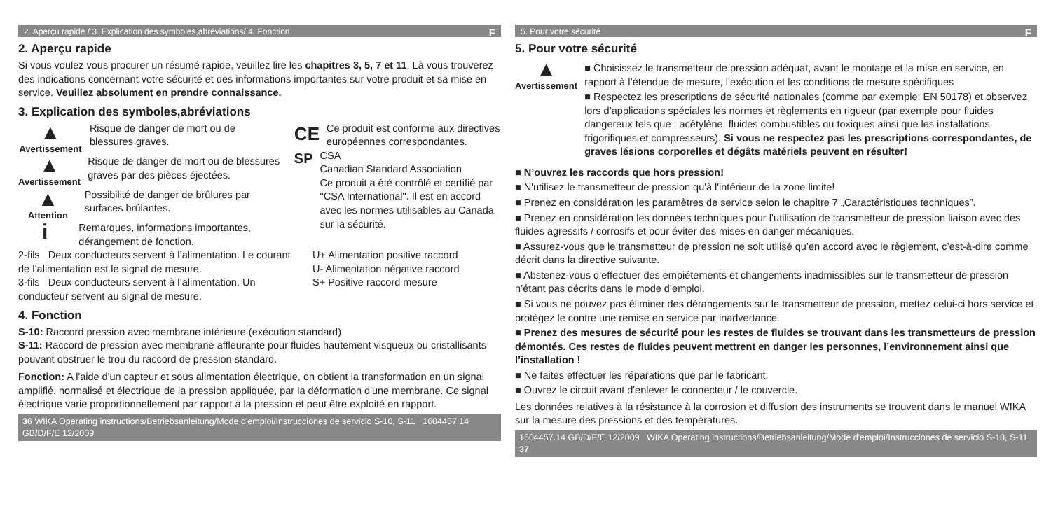2. Aperçu rapide / 3. Explication des symboles,abréviations/ 4. Fonction F
2. Aperçu rapide
Si vous voulez vous procurer un résumé rapide, veuillez lire les chapitres 3, 5, 7 et 11. Là vous trouverez des indications concernant votre sécurité et des informations importantes sur votre produit et sa mise en service. Veuillez absolument en prendre connaissance.
3. Explication des symboles,abréviations
▲
Avertissement
Risque de danger de mort ou de blessures graves.
▲
Avertissement
Risque de danger de mort ou de blessures graves par des pièces éjectées.
▲
Attention
Possibilité de danger de brûlures par surfaces brûlantes.
i
Remarques, informations importantes, dérangement de fonction.
CE
Ce produit est conforme aux directives européennes correspondantes.
SP
CSA
Canadian Standard Association
Ce produit a été contrôlé et certifié par "CSA International". Il est en accord avec les normes utilisables au Canada sur la sécurité.
2-fils Deux conducteurs servent à l’alimentation. Le courant de l’alimentation est le signal de mesure.
3-fils Deux conducteurs servent à l’alimentation. Un conducteur servent au signal de mesure.
U+ Alimentation positive raccord
U- Alimentation négative raccord
S+ Positive raccord mesure
4. Fonction
S-10: Raccord pression avec membrane intérieure (exécution standard)
S-11: Raccord de pression avec membrane affleurante pour fluides hautement visqueux ou cristallisants pouvant obstruer le trou du raccord de pression standard.
Fonction: A l'aide d'un capteur et sous alimentation électrique, on obtient la transformation en un signal amplifié, normalisé et électrique de la pression appliquée, par la déformation d'une membrane. Ce signal électrique varie proportionnellement par rapport à la pression et peut être exploité en rapport.
36 WIKA Operating instructions/Betriebsanleitung/Mode d'emploi/Instrucciones de servicio S-10, S-11 1604457.14 GB/D/F/E 12/2009
5. Pour votre sécurité F
5. Pour votre sécurité
▲
Avertissement
■ Choisissez le transmetteur de pression adéquat, avant le montage et la mise en service, en rapport à l’étendue de mesure, l’exécution et les conditions de mesure spécifiques
■ Respectez les prescriptions de sécurité nationales (comme par exemple: EN 50178) et observez lors d’applications spéciales les normes et règlements en rigueur (par exemple pour fluides dangereux tels que : acétylène, fluides combustibles ou toxiques ainsi que les installations frigorifiques et compresseurs). Si vous ne respectez pas les prescriptions correspondantes, de graves lésions corporelles et dégâts matériels peuvent en résulter!
■ N’ouvrez les raccords que hors pression!
■ N'utilisez le transmetteur de pression qu'à l'intérieur de la zone limite!
■ Prenez en considération les paramètres de service selon le chapitre 7 „Caractéristiques techniques”.
■ Prenez en considération les données techniques pour l’utilisation de transmetteur de pression liaison avec des fluides agressifs / corrosifs et pour éviter des mises en danger mécaniques.
■ Assurez-vous que le transmetteur de pression ne soit utilisé qu’en accord avec le règlement, c’est-à-dire comme décrit dans la directive suivante.
■ Abstenez-vous d’effectuer des empiétements et changements inadmissibles sur le transmetteur de pression n’étant pas décrits dans le mode d’emploi.
■ Si vous ne pouvez pas éliminer des dérangements sur le transmetteur de pression, mettez celui-ci hors service et protégez le contre une remise en service par inadvertance.
■ Prenez des mesures de sécurité pour les restes de fluides se trouvant dans les transmetteurs de pression démontés. Ces restes de fluides peuvent mettrent en danger les personnes, l’environnement ainsi que l’installation !
■ Ne faites effectuer les réparations que par le fabricant.
■ Ouvrez le circuit avant d'enlever le connecteur / le couvercle.
Les données relatives à la résistance à la corrosion et diffusion des instruments se trouvent dans le manuel WIKA sur la mesure des pressions et des températures.
1604457.14 GB/D/F/E 12/2009 WIKA Operating instructions/Betriebsanleitung/Mode d'emploi/Instrucciones de servicio S-10, S-11 37